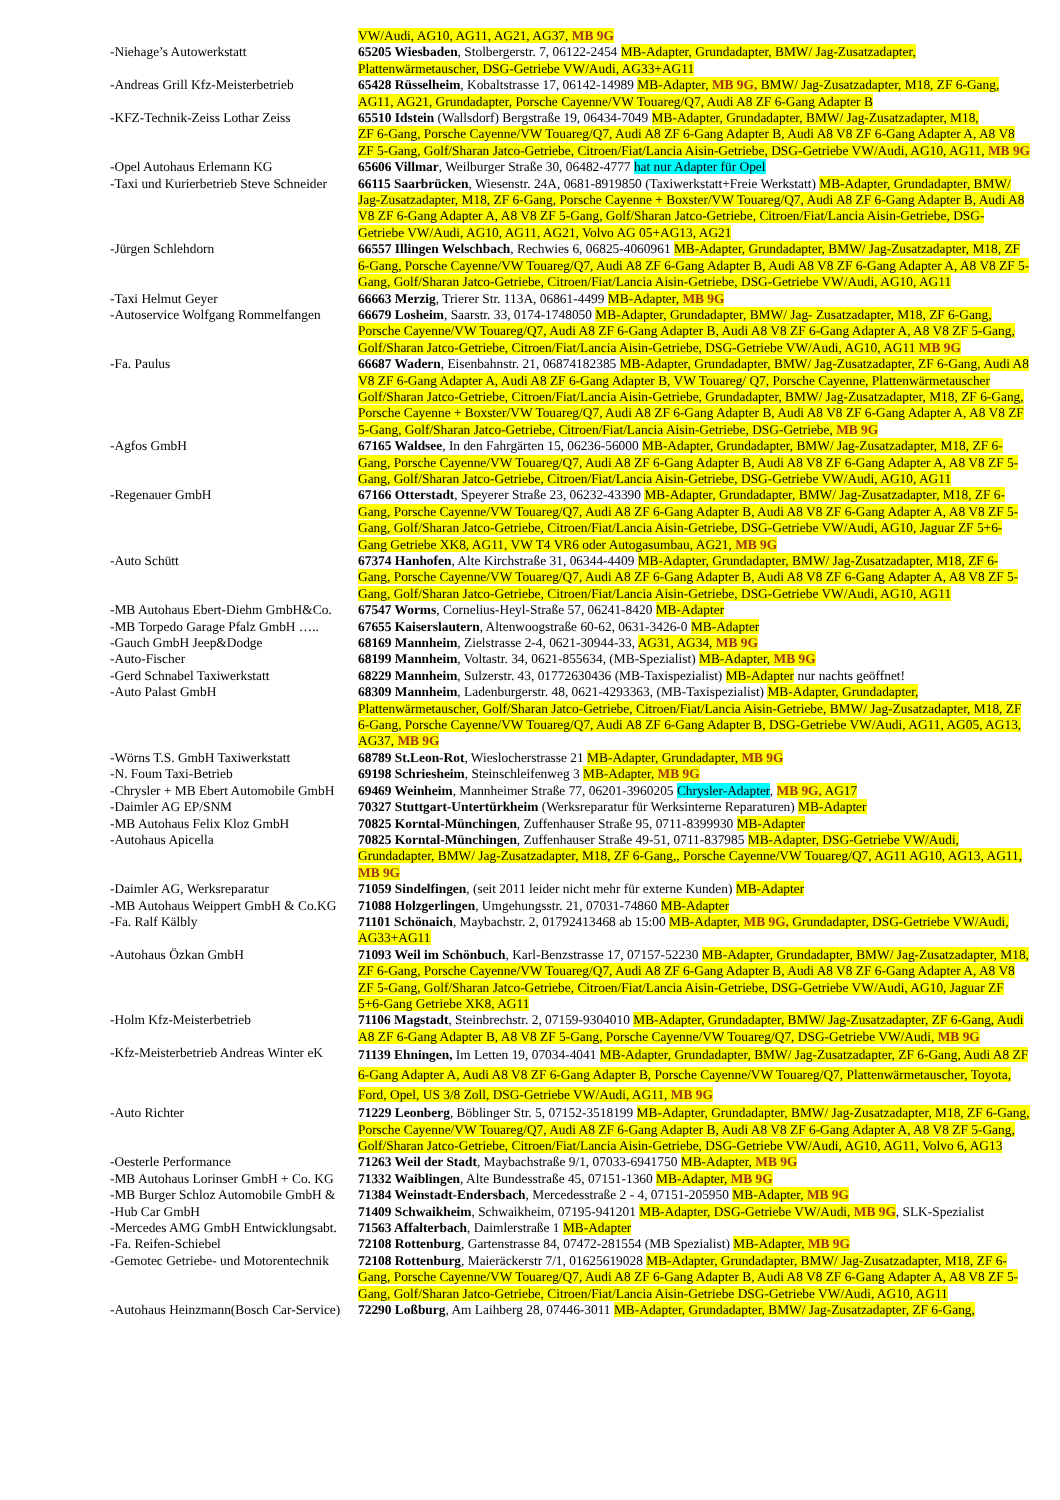| | VW/Audi, AG10, AG11, AG21, AG37, MB 9G |
| -Niehage’s Autowerkstatt | 65205 Wiesbaden , Stolbergerstr. 7, 06122-2454 MB-Adapter, Grundadapter, BMW/ Jag-Zusatzadapter, Plattenwärmetauscher, DSG-Getriebe VW/Audi, AG33+AG11 |
| -Andreas Grill Kfz-Meisterbetrieb | 65428 Rüsselheim , Kobaltstrasse 17, 06142-14989 MB-Adapter, MB 9G, BMW/ Jag-Zusatzadapter, M18, ZF 6-Gang, AG11, AG21, Grundadapter, Porsche Cayenne/VW Touareg/Q7, Audi A8 ZF 6-Gang Adapter B |
| -KFZ-Technik-Zeiss Lothar Zeiss | 65510 Idstein (Wallsdorf) Bergstraße 19, 06434-7049 MB-Adapter, Grundadapter, BMW/ Jag-Zusatzadapter, M18, ZF 6-Gang, Porsche Cayenne/VW Touareg/Q7, Audi A8 ZF 6-Gang Adapter B, Audi A8 V8 ZF 6-Gang Adapter A, A8 V8 ZF 5-Gang, Golf/Sharan Jatco-Getriebe, Citroen/Fiat/Lancia Aisin-Getriebe, DSG-Getriebe VW/Audi, AG10, AG11, MB 9G |
| -Opel Autohaus Erlemann KG | 65606 Villmar , Weilburger Straße 30, 06482-4777 hat nur Adapter für Opel |
| -Taxi und Kurierbetrieb Steve Schneider | 66115 Saarbrücken , Wiesenstr. 24A, 0681-8919850 (Taxiwerkstatt+Freie Werkstatt) MB-Adapter, Grundadapter, BMW/ Jag-Zusatzadapter, M18, ZF 6-Gang, Porsche Cayenne + Boxster/VW Touareg/Q7, Audi A8 ZF 6-Gang Adapter B, Audi A8 V8 ZF 6-Gang Adapter A, A8 V8 ZF 5-Gang, Golf/Sharan Jatco-Getriebe, Citroen/Fiat/Lancia Aisin-Getriebe, DSG-Getriebe VW/Audi, AG10, AG11, AG21, Volvo AG 05+AG13, AG21 |
| -Jürgen Schlehdorn | 66557 Illingen Welschbach , Rechwies 6, 06825-4060961 MB-Adapter, Grundadapter, BMW/ Jag-Zusatzadapter, M18, ZF 6-Gang, Porsche Cayenne/VW Touareg/Q7, Audi A8 ZF 6-Gang Adapter B, Audi A8 V8 ZF 6-Gang Adapter A, A8 V8 ZF 5-Gang, Golf/Sharan Jatco-Getriebe, Citroen/Fiat/Lancia Aisin-Getriebe, DSG-Getriebe VW/Audi, AG10, AG11 |
| -Taxi Helmut Geyer | 66663 Merzig , Trierer Str. 113A, 06861-4499 MB-Adapter, MB 9G |
| -Autoservice Wolfgang Rommelfangen | 66679 Losheim , Saarstr. 33, 0174-1748050 MB-Adapter, Grundadapter, BMW/ Jag- Zusatzadapter, M18, ZF 6-Gang, Porsche Cayenne/VW Touareg/Q7, Audi A8 ZF 6-Gang Adapter B, Audi A8 V8 ZF 6-Gang Adapter A, A8 V8 ZF 5-Gang, Golf/Sharan Jatco-Getriebe, Citroen/Fiat/Lancia Aisin-Getriebe, DSG-Getriebe VW/Audi, AG10, AG11 MB 9G |
| -Fa. Paulus | 66687 Wadern , Eisenbahnstr. 21, 06874182385 MB-Adapter, Grundadapter, BMW/ Jag-Zusatzadapter, ZF 6-Gang, Audi A8 V8 ZF 6-Gang Adapter A, Audi A8 ZF 6-Gang Adapter B, VW Touareg/ Q7, Porsche Cayenne, Plattenwärmetauscher Golf/Sharan Jatco-Getriebe, Citroen/Fiat/Lancia Aisin-Getriebe, Grundadapter, BMW/ Jag-Zusatzadapter, M18, ZF 6-Gang, Porsche Cayenne + Boxster/VW Touareg/Q7, Audi A8 ZF 6-Gang Adapter B, Audi A8 V8 ZF 6-Gang Adapter A, A8 V8 ZF 5-Gang, Golf/Sharan Jatco-Getriebe, Citroen/Fiat/Lancia Aisin-Getriebe, DSG-Getriebe, MB 9G |
| -Agfos GmbH | 67165 Waldsee , In den Fahrgärten 15, 06236-56000 MB-Adapter, Grundadapter, BMW/ Jag-Zusatzadapter, M18, ZF 6-Gang, Porsche Cayenne/VW Touareg/Q7, Audi A8 ZF 6-Gang Adapter B, Audi A8 V8 ZF 6-Gang Adapter A, A8 V8 ZF 5-Gang, Golf/Sharan Jatco-Getriebe, Citroen/Fiat/Lancia Aisin-Getriebe, DSG-Getriebe VW/Audi, AG10, AG11 |
| -Regenauer GmbH | 67166 Otterstadt , Speyerer Straße 23, 06232-43390 MB-Adapter, Grundadapter, BMW/ Jag-Zusatzadapter, M18, ZF 6-Gang, Porsche Cayenne/VW Touareg/Q7, Audi A8 ZF 6-Gang Adapter B, Audi A8 V8 ZF 6-Gang Adapter A, A8 V8 ZF 5-Gang, Golf/Sharan Jatco-Getriebe, Citroen/Fiat/Lancia Aisin-Getriebe, DSG-Getriebe VW/Audi, AG10, Jaguar ZF 5+6-Gang Getriebe XK8, AG11, VW T4 VR6 oder Autogasumbau, AG21, MB 9G |
| -Auto Schütt | 67374 Hanhofen , Alte Kirchstraße 31, 06344-4409 MB-Adapter, Grundadapter, BMW/ Jag-Zusatzadapter, M18, ZF 6-Gang, Porsche Cayenne/VW Touareg/Q7, Audi A8 ZF 6-Gang Adapter B, Audi A8 V8 ZF 6-Gang Adapter A, A8 V8 ZF 5-Gang, Golf/Sharan Jatco-Getriebe, Citroen/Fiat/Lancia Aisin-Getriebe, DSG-Getriebe VW/Audi, AG10, AG11 |
| -MB Autohaus Ebert-Diehm GmbH&Co. | 67547 Worms , Cornelius-Heyl-Straße 57, 06241-8420 MB-Adapter |
| -MB Torpedo Garage Pfalz GmbH ….. | 67655 Kaiserslautern , Altenwoogstraße 60-62, 0631-3426-0 MB-Adapter |
| -Gauch GmbH Jeep&Dodge | 68169 Mannheim , Zielstrasse 2-4, 0621-30944-33, AG31, AG34, MB 9G |
| -Auto-Fischer | 68199 Mannheim , Voltastr. 34, 0621-855634, (MB-Spezialist) MB-Adapter, MB 9G |
| -Gerd Schnabel Taxiwerkstatt | 68229 Mannheim , Sulzerstr. 43, 01772630436 (MB-Taxispezialist) MB-Adapter nur nachts geöffnet! |
| -Auto Palast GmbH | 68309 Mannheim , Ladenburgerstr. 48, 0621-4293363, (MB-Taxispezialist) MB-Adapter, Grundadapter, Plattenwärmetauscher, Golf/Sharan Jatco-Getriebe, Citroen/Fiat/Lancia Aisin-Getriebe, BMW/ Jag-Zusatzadapter, M18, ZF 6-Gang, Porsche Cayenne/VW Touareg/Q7, Audi A8 ZF 6-Gang Adapter B, DSG-Getriebe VW/Audi, AG11, AG05, AG13, AG37, MB 9G |
| -Wörns T.S. GmbH Taxiwerkstatt | 68789 St.Leon-Rot , Wieslocherstrasse 21 MB-Adapter, Grundadapter, MB 9G |
| -N. Foum Taxi-Betrieb | 69198 Schriesheim , Steinschleifenweg 3 MB-Adapter, MB 9G |
| -Chrysler + MB Ebert Automobile GmbH | 69469 Weinheim , Mannheimer Straße 77, 06201-3960205 Chrysler-Adapter , MB 9G, AG17 |
| -Daimler AG EP/SNM | 70327 Stuttgart-Untertürkheim (Werksreparatur für Werksinterne Reparaturen) MB-Adapter |
| -MB Autohaus Felix Kloz GmbH | 70825 Korntal-Münchingen , Zuffenhauser Straße 95, 0711-8399930 MB-Adapter |
| -Autohaus Apicella | 70825 Korntal-Münchingen , Zuffenhauser Straße 49-51, 0711-837985 MB-Adapter, DSG-Getriebe VW/Audi, Grundadapter, BMW/ Jag-Zusatzadapter, M18, ZF 6-Gang,, Porsche Cayenne/VW Touareg/Q7, AG11 AG10, AG13, AG11, MB 9G |
| -Daimler AG, Werksreparatur | 71059 Sindelfingen , (seit 2011 leider nicht mehr für externe Kunden) MB-Adapter |
| -MB Autohaus Weippert GmbH & Co.KG | 71088 Holzgerlingen , Umgehungsstr. 21, 07031-74860 MB-Adapter |
| -Fa. Ralf Kälbly | 71101 Schönaich , Maybachstr. 2, 01792413468 ab 15:00 MB-Adapter, MB 9G, Grundadapter, DSG-Getriebe VW/Audi, AG33+AG11 |
| -Autohaus Özkan GmbH | 71093 Weil im Schönbuch , Karl-Benzstrasse 17, 07157-52230 MB-Adapter, Grundadapter, BMW/ Jag-Zusatzadapter, M18, ZF 6-Gang, Porsche Cayenne/VW Touareg/Q7, Audi A8 ZF 6-Gang Adapter B, Audi A8 V8 ZF 6-Gang Adapter A, A8 V8 ZF 5-Gang, Golf/Sharan Jatco-Getriebe, Citroen/Fiat/Lancia Aisin-Getriebe, DSG-Getriebe VW/Audi, AG10, Jaguar ZF 5+6-Gang Getriebe XK8, AG11 |
| -Holm Kfz-Meisterbetrieb | 71106 Magstadt , Steinbrechstr. 2, 07159-9304010 MB-Adapter, Grundadapter, BMW/ Jag-Zusatzadapter, ZF 6-Gang, Audi A8 ZF 6-Gang Adapter B, A8 V8 ZF 5-Gang, Porsche Cayenne/VW Touareg/Q7, DSG-Getriebe VW/Audi, MB 9G |
| -Kfz-Meisterbetrieb Andreas Winter eK | 71139 Ehningen, Im Letten 19, 07034-4041 MB-Adapter, Grundadapter, BMW/ Jag-Zusatzadapter, ZF 6-Gang, Audi A8 ZF 6-Gang Adapter A, Audi A8 V8 ZF 6-Gang Adapter B, Porsche Cayenne/VW Touareg/Q7, Plattenwärmetauscher, Toyota, Ford, Opel, US 3/8 Zoll, DSG-Getriebe VW/Audi, AG11, MB 9G |
| -Auto Richter | 71229 Leonberg , Böblinger Str. 5, 07152-3518199 MB-Adapter, Grundadapter, BMW/ Jag-Zusatzadapter, M18, ZF 6-Gang, Porsche Cayenne/VW Touareg/Q7, Audi A8 ZF 6-Gang Adapter B, Audi A8 V8 ZF 6-Gang Adapter A, A8 V8 ZF 5-Gang, Golf/Sharan Jatco-Getriebe, Citroen/Fiat/Lancia Aisin-Getriebe, DSG-Getriebe VW/Audi, AG10, AG11, Volvo 6, AG13 |
| -Oesterle Performance | 71263 Weil der Stadt , Maybachstraße 9/1, 07033-6941750 MB-Adapter, MB 9G |
| -MB Autohaus Lorinser GmbH + Co. KG | 71332 Waiblingen , Alte Bundesstraße 45, 07151-1360 MB-Adapter, MB 9G |
| -MB Burger Schloz Automobile GmbH & | 71384 Weinstadt-Endersbach , Mercedesstraße 2 - 4, 07151-205950 MB-Adapter, MB 9G |
| -Hub Car GmbH | 71409 Schwaikheim , Schwaikheim, 07195-941201 MB-Adapter, DSG-Getriebe VW/Audi, MB 9G , SLK-Spezialist |
| -Mercedes AMG GmbH Entwicklungsabt. | 71563 Affalterbach , Daimlerstraße 1 MB-Adapter |
| -Fa. Reifen-Schiebel | 72108 Rottenburg , Gartenstrasse 84, 07472-281554 (MB Spezialist) MB-Adapter, MB 9G |
| -Gemotec Getriebe- und Motorentechnik | 72108 Rottenburg , Maieräckerstr 7/1, 01625619028 MB-Adapter, Grundadapter, BMW/ Jag-Zusatzadapter, M18, ZF 6-Gang, Porsche Cayenne/VW Touareg/Q7, Audi A8 ZF 6-Gang Adapter B, Audi A8 V8 ZF 6-Gang Adapter A, A8 V8 ZF 5-Gang, Golf/Sharan Jatco-Getriebe, Citroen/Fiat/Lancia Aisin-Getriebe DSG-Getriebe VW/Audi, AG10, AG11 |
| -Autohaus Heinzmann(Bosch Car-Service) | 72290 Loßburg , Am Laihberg 28, 07446-3011 MB-Adapter, Grundadapter, BMW/ Jag-Zusatzadapter, ZF 6-Gang, |